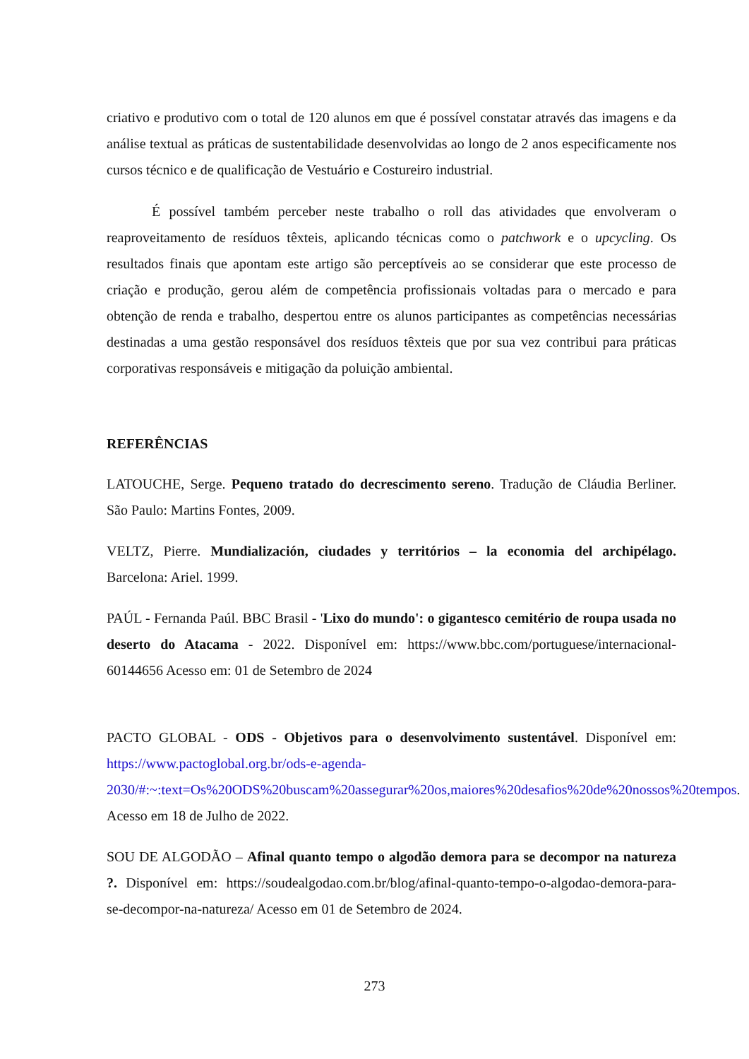criativo e produtivo com o total de 120 alunos em que é possível constatar através das imagens e da análise textual as práticas de sustentabilidade desenvolvidas ao longo de 2 anos especificamente nos cursos técnico e de qualificação de Vestuário e Costureiro industrial.
É possível também perceber neste trabalho o roll das atividades que envolveram o reaproveitamento de resíduos têxteis, aplicando técnicas como o patchwork e o upcycling. Os resultados finais que apontam este artigo são perceptíveis ao se considerar que este processo de criação e produção, gerou além de competência profissionais voltadas para o mercado e para obtenção de renda e trabalho, despertou entre os alunos participantes as competências necessárias destinadas a uma gestão responsável dos resíduos têxteis que por sua vez contribui para práticas corporativas responsáveis e mitigação da poluição ambiental.
REFERÊNCIAS
LATOUCHE, Serge. Pequeno tratado do decrescimento sereno. Tradução de Cláudia Berliner. São Paulo: Martins Fontes, 2009.
VELTZ, Pierre. Mundialización, ciudades y territórios – la economia del archipélago. Barcelona: Ariel. 1999.
PAÚL - Fernanda Paúl. BBC Brasil - 'Lixo do mundo': o gigantesco cemitério de roupa usada no deserto do Atacama - 2022. Disponível em: https://www.bbc.com/portuguese/internacional-60144656 Acesso em: 01 de Setembro de 2024
PACTO GLOBAL - ODS - Objetivos para o desenvolvimento sustentável. Disponível em: https://www.pactoglobal.org.br/ods-e-agenda-2030/#:~:text=Os%20ODS%20buscam%20assegurar%20os,maiores%20desafios%20de%20nossos%20tempos. Acesso em 18 de Julho de 2022.
SOU DE ALGODÃO – Afinal quanto tempo o algodão demora para se decompor na natureza ?. Disponível em: https://soudealgodao.com.br/blog/afinal-quanto-tempo-o-algodao-demora-para-se-decompor-na-natureza/ Acesso em 01 de Setembro de 2024.
273